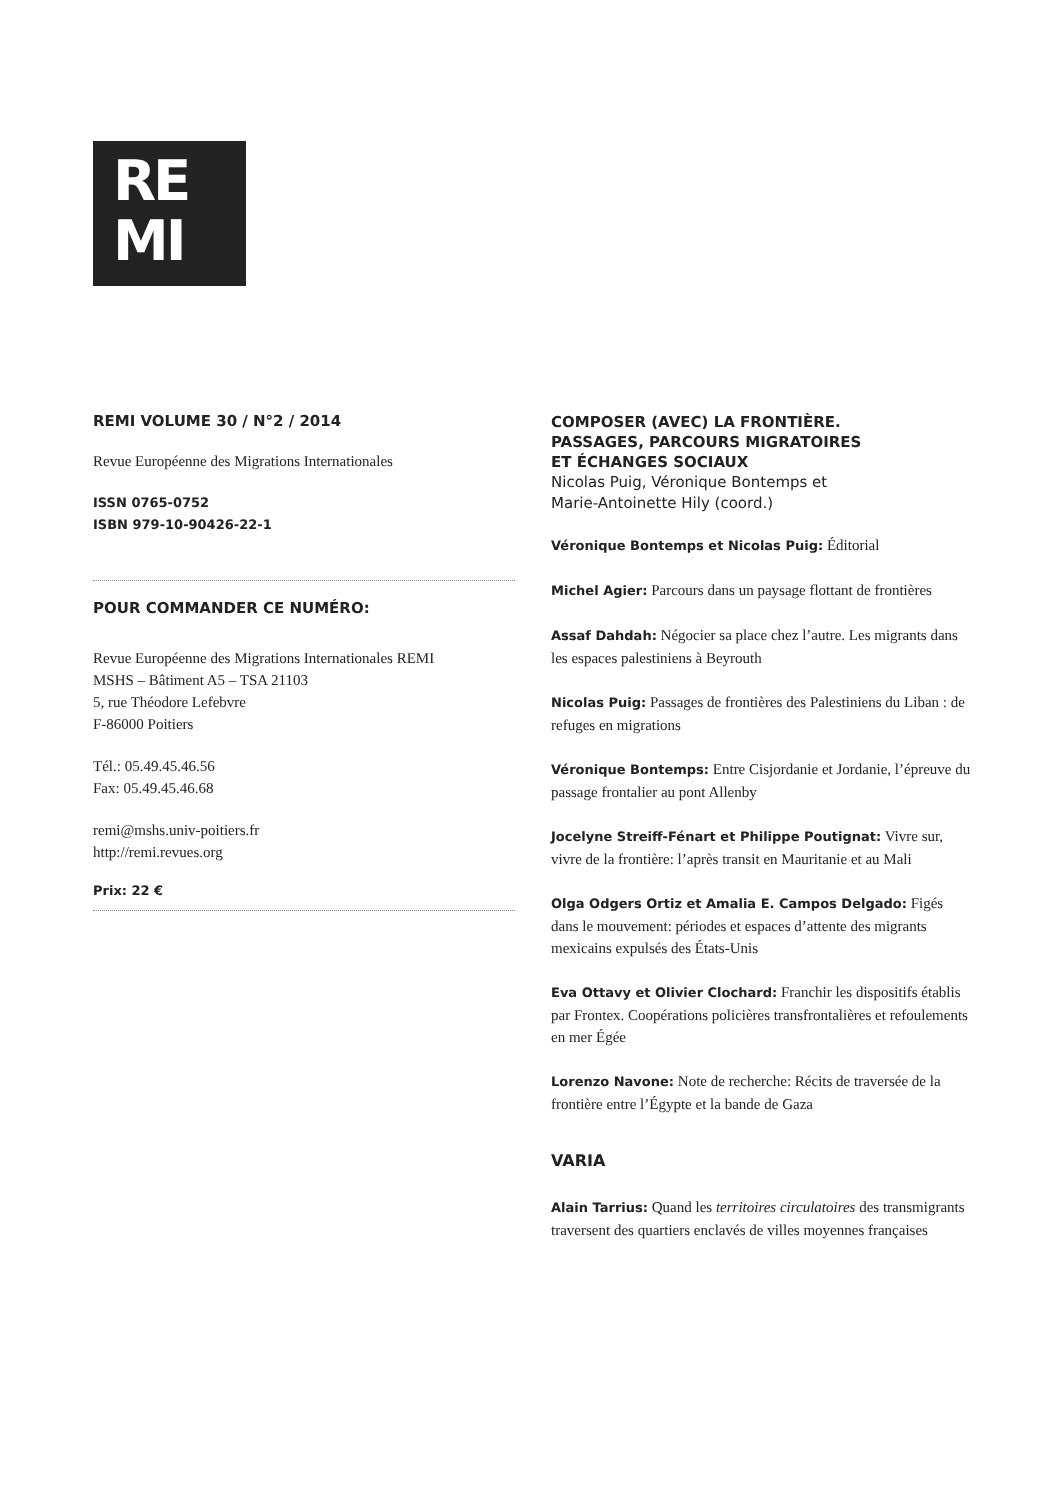RE
MI
REMI VOLUME 30 / N°2 / 2014
Revue Européenne des Migrations Internationales
ISSN 0765-0752
ISBN 979-10-90426-22-1
POUR COMMANDER CE NUMÉRO:
Revue Européenne des Migrations Internationales REMI
MSHS – Bâtiment A5 – TSA 21103
5, rue Théodore Lefebvre
F-86000 Poitiers
Tél.: 05.49.45.46.56
Fax: 05.49.45.46.68
remi@mshs.univ-poitiers.fr
http://remi.revues.org
Prix: 22 €
COMPOSER (AVEC) LA FRONTIÈRE.
PASSAGES, PARCOURS MIGRATOIRES
ET ÉCHANGES SOCIAUX
Nicolas Puig, Véronique Bontemps et
Marie-Antoinette Hily (coord.)
Véronique Bontemps et Nicolas Puig: Éditorial
Michel Agier: Parcours dans un paysage flottant de frontières
Assaf Dahdah: Négocier sa place chez l’autre. Les migrants dans les espaces palestiniens à Beyrouth
Nicolas Puig: Passages de frontières des Palestiniens du Liban : de refuges en migrations
Véronique Bontemps: Entre Cisjordanie et Jordanie, l’épreuve du passage frontalier au pont Allenby
Jocelyne Streiff-Fénart et Philippe Poutignat: Vivre sur, vivre de la frontière: l’après transit en Mauritanie et au Mali
Olga Odgers Ortiz et Amalia E. Campos Delgado: Figés dans le mouvement: périodes et espaces d’attente des migrants mexicains expulsés des États-Unis
Eva Ottavy et Olivier Clochard: Franchir les dispositifs établis par Frontex. Coopérations policières transfrontalières et refoulements en mer Égée
Lorenzo Navone: Note de recherche: Récits de traversée de la frontière entre l’Égypte et la bande de Gaza
VARIA
Alain Tarrius: Quand les territoires circulatoires des transmigrants traversent des quartiers enclavés de villes moyennes françaises